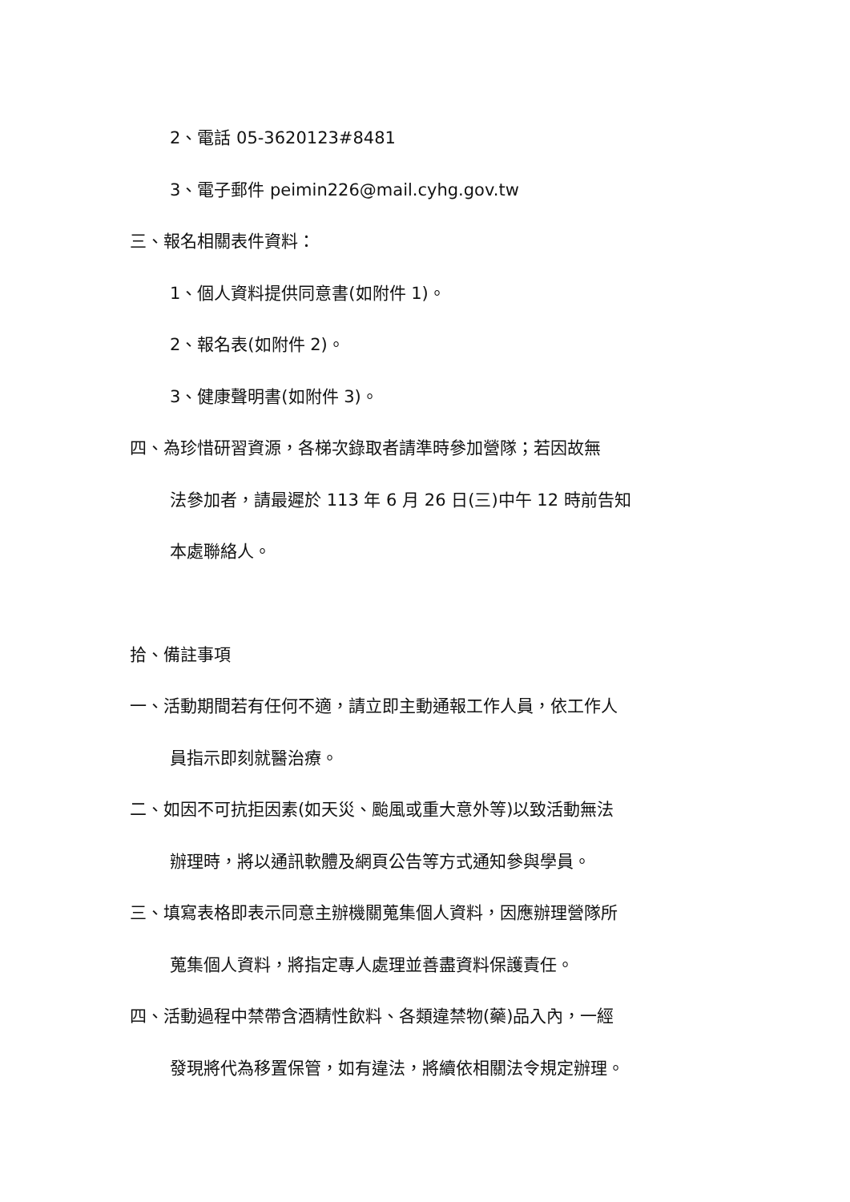2、電話 05-3620123#8481
3、電子郵件 peimin226@mail.cyhg.gov.tw
三、報名相關表件資料：
1、個人資料提供同意書(如附件 1)。
2、報名表(如附件 2)。
3、健康聲明書(如附件 3)。
四、為珍惜研習資源，各梯次錄取者請準時參加營隊；若因故無
法參加者，請最遲於 113 年 6 月 26 日(三)中午 12 時前告知
本處聯絡人。
拾、備註事項
一、活動期間若有任何不適，請立即主動通報工作人員，依工作人
員指示即刻就醫治療。
二、如因不可抗拒因素(如天災、颱風或重大意外等)以致活動無法
辦理時，將以通訊軟體及網頁公告等方式通知參與學員。
三、填寫表格即表示同意主辦機關蒐集個人資料，因應辦理營隊所
蒐集個人資料，將指定專人處理並善盡資料保護責任。
四、活動過程中禁帶含酒精性飲料、各類違禁物(藥)品入內，一經
發現將代為移置保管，如有違法，將續依相關法令規定辦理。